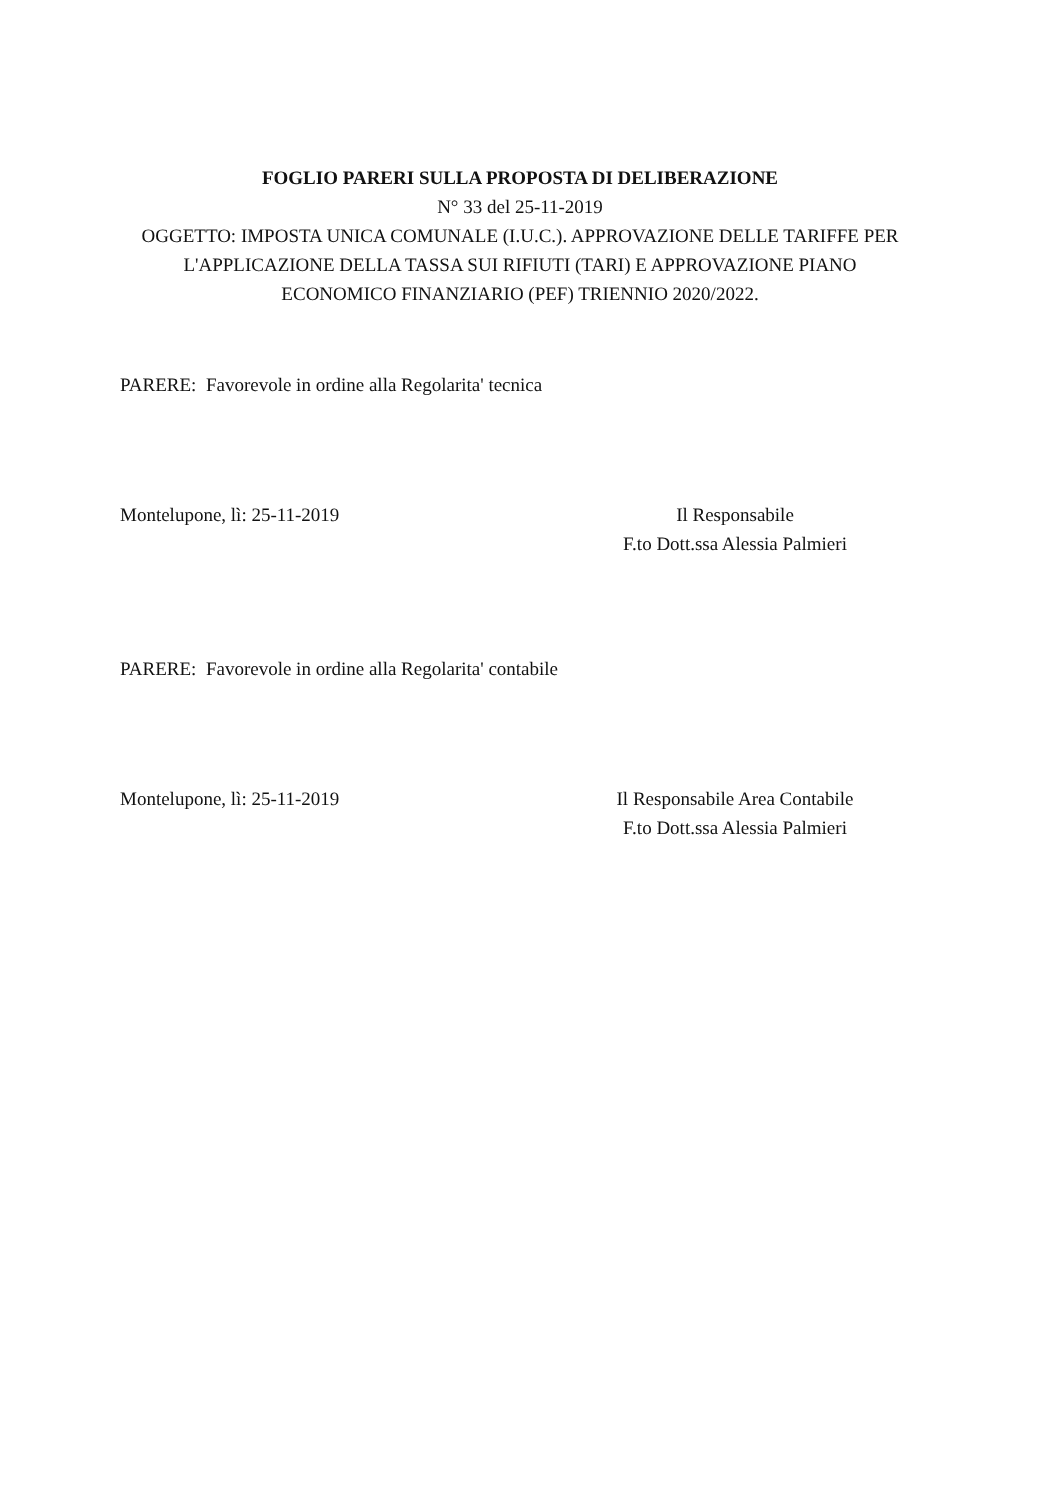FOGLIO PARERI SULLA PROPOSTA DI DELIBERAZIONE
N° 33 del 25-11-2019
OGGETTO: IMPOSTA UNICA COMUNALE (I.U.C.). APPROVAZIONE DELLE TARIFFE PER L'APPLICAZIONE DELLA TASSA SUI RIFIUTI (TARI) E APPROVAZIONE PIANO ECONOMICO FINANZIARIO (PEF) TRIENNIO 2020/2022.
PARERE: Favorevole in ordine alla Regolarita' tecnica
Montelupone, lì: 25-11-2019 Il Responsabile
F.to Dott.ssa Alessia Palmieri
PARERE: Favorevole in ordine alla Regolarita' contabile
Montelupone, lì: 25-11-2019 Il Responsabile Area Contabile
F.to Dott.ssa Alessia Palmieri